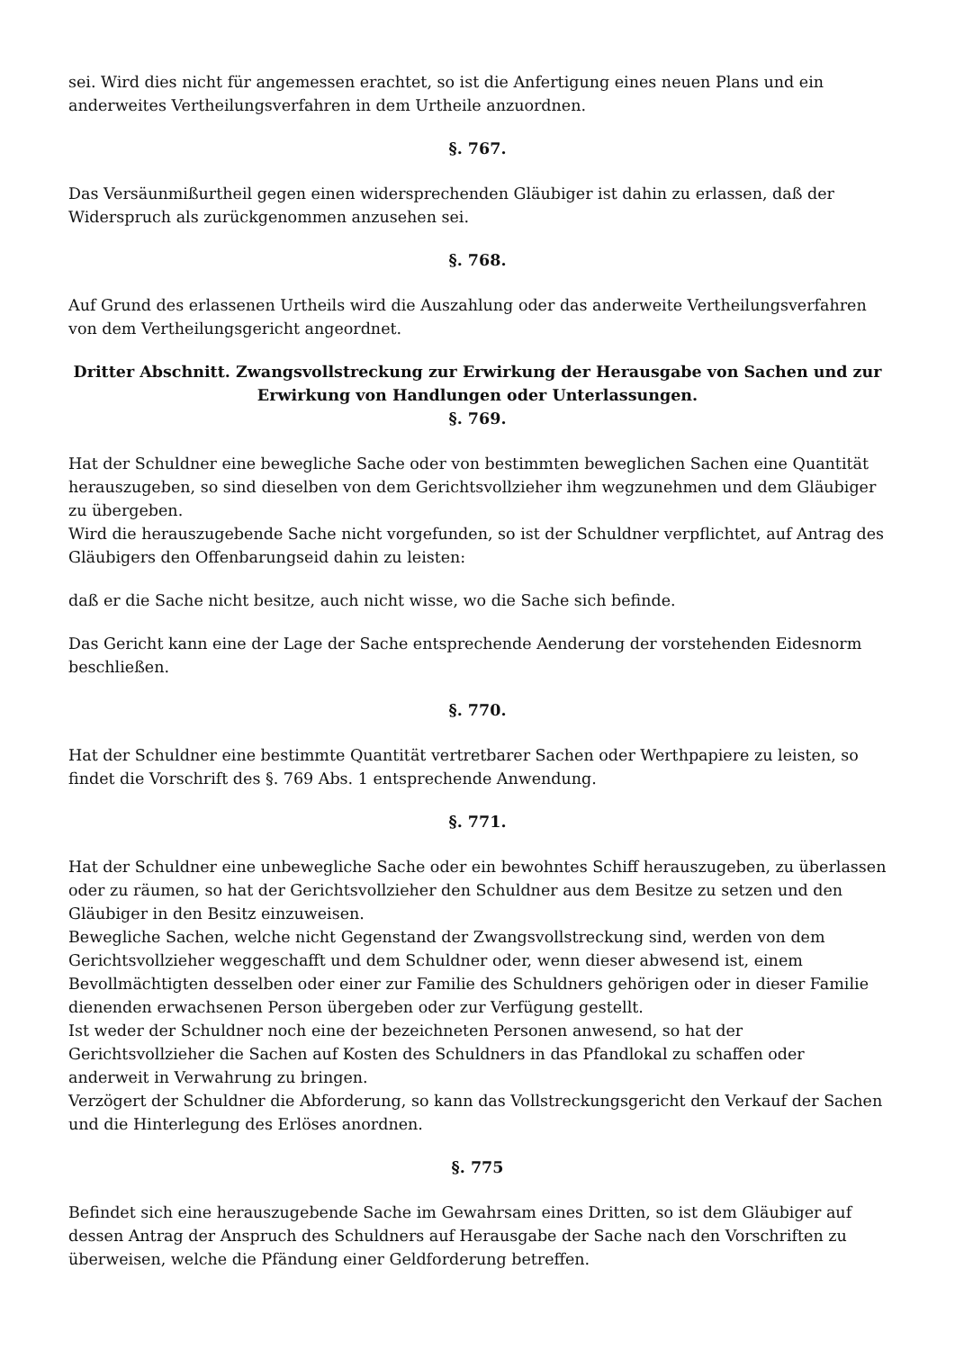sei. Wird dies nicht für angemessen erachtet, so ist die Anfertigung eines neuen Plans und ein anderweites Vertheilungsverfahren in dem Urtheile anzuordnen.
§. 767.
Das Versäunmißurtheil gegen einen widersprechenden Gläubiger ist dahin zu erlassen, daß der Widerspruch als zurückgenommen anzusehen sei.
§. 768.
Auf Grund des erlassenen Urtheils wird die Auszahlung oder das anderweite Vertheilungsverfahren von dem Vertheilungsgericht angeordnet.
Dritter Abschnitt. Zwangsvollstreckung zur Erwirkung der Herausgabe von Sachen und zur Erwirkung von Handlungen oder Unterlassungen.
§. 769.
Hat der Schuldner eine bewegliche Sache oder von bestimmten beweglichen Sachen eine Quantität herauszugeben, so sind dieselben von dem Gerichtsvollzieher ihm wegzunehmen und dem Gläubiger zu übergeben.
Wird die herauszugebende Sache nicht vorgefunden, so ist der Schuldner verpflichtet, auf Antrag des Gläubigers den Offenbarungseid dahin zu leisten:
daß er die Sache nicht besitze, auch nicht wisse, wo die Sache sich befinde.
Das Gericht kann eine der Lage der Sache entsprechende Aenderung der vorstehenden Eidesnorm beschließen.
§. 770.
Hat der Schuldner eine bestimmte Quantität vertretbarer Sachen oder Werthpapiere zu leisten, so findet die Vorschrift des §. 769 Abs. 1 entsprechende Anwendung.
§. 771.
Hat der Schuldner eine unbewegliche Sache oder ein bewohntes Schiff herauszugeben, zu überlassen oder zu räumen, so hat der Gerichtsvollzieher den Schuldner aus dem Besitze zu setzen und den Gläubiger in den Besitz einzuweisen.
Bewegliche Sachen, welche nicht Gegenstand der Zwangsvollstreckung sind, werden von dem Gerichtsvollzieher weggeschafft und dem Schuldner oder, wenn dieser abwesend ist, einem Bevollmächtigten desselben oder einer zur Familie des Schuldners gehörigen oder in dieser Familie dienenden erwachsenen Person übergeben oder zur Verfügung gestellt.
Ist weder der Schuldner noch eine der bezeichneten Personen anwesend, so hat der Gerichtsvollzieher die Sachen auf Kosten des Schuldners in das Pfandlokal zu schaffen oder anderweit in Verwahrung zu bringen.
Verzögert der Schuldner die Abforderung, so kann das Vollstreckungsgericht den Verkauf der Sachen und die Hinterlegung des Erlöses anordnen.
§. 775
Befindet sich eine herauszugebende Sache im Gewahrsam eines Dritten, so ist dem Gläubiger auf dessen Antrag der Anspruch des Schuldners auf Herausgabe der Sache nach den Vorschriften zu überweisen, welche die Pfändung einer Geldforderung betreffen.